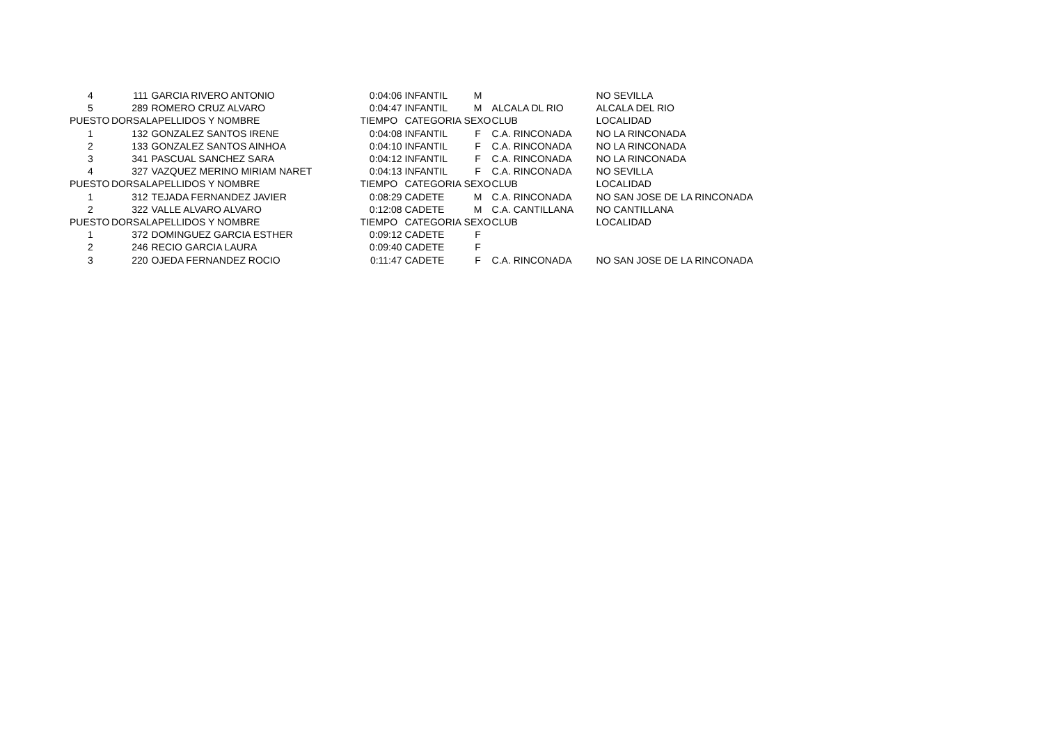| 4 | 111 | GARCIA RIVERO ANTONIO | 0:04:06 | INFANTIL | M | | NO SEVILLA |
| 5 | 289 | ROMERO CRUZ ALVARO | 0:04:47 | INFANTIL | M | ALCALA DL RIO | ALCALA DEL RIO |
| PUESTO | DORSAL | APELLIDOS Y NOMBRE | TIEMPO | CATEGORIA | SEXO | CLUB | LOCALIDAD |
| 1 | 132 | GONZALEZ SANTOS IRENE | 0:04:08 | INFANTIL | F | C.A. RINCONADA | NO LA RINCONADA |
| 2 | 133 | GONZALEZ SANTOS AINHOA | 0:04:10 | INFANTIL | F | C.A. RINCONADA | NO LA RINCONADA |
| 3 | 341 | PASCUAL SANCHEZ SARA | 0:04:12 | INFANTIL | F | C.A. RINCONADA | NO LA RINCONADA |
| 4 | 327 | VAZQUEZ MERINO MIRIAM NARET | 0:04:13 | INFANTIL | F | C.A. RINCONADA | NO SEVILLA |
| PUESTO | DORSAL | APELLIDOS Y NOMBRE | TIEMPO | CATEGORIA | SEXO | CLUB | LOCALIDAD |
| 1 | 312 | TEJADA FERNANDEZ JAVIER | 0:08:29 | CADETE | M | C.A. RINCONADA | NO SAN JOSE DE LA RINCONADA |
| 2 | 322 | VALLE ALVARO ALVARO | 0:12:08 | CADETE | M | C.A. CANTILLANA | NO CANTILLANA |
| PUESTO | DORSAL | APELLIDOS Y NOMBRE | TIEMPO | CATEGORIA | SEXO | CLUB | LOCALIDAD |
| 1 | 372 | DOMINGUEZ GARCIA ESTHER | 0:09:12 | CADETE | F | | |
| 2 | 246 | RECIO GARCIA LAURA | 0:09:40 | CADETE | F | | |
| 3 | 220 | OJEDA FERNANDEZ ROCIO | 0:11:47 | CADETE | F | C.A. RINCONADA | NO SAN JOSE DE LA RINCONADA |